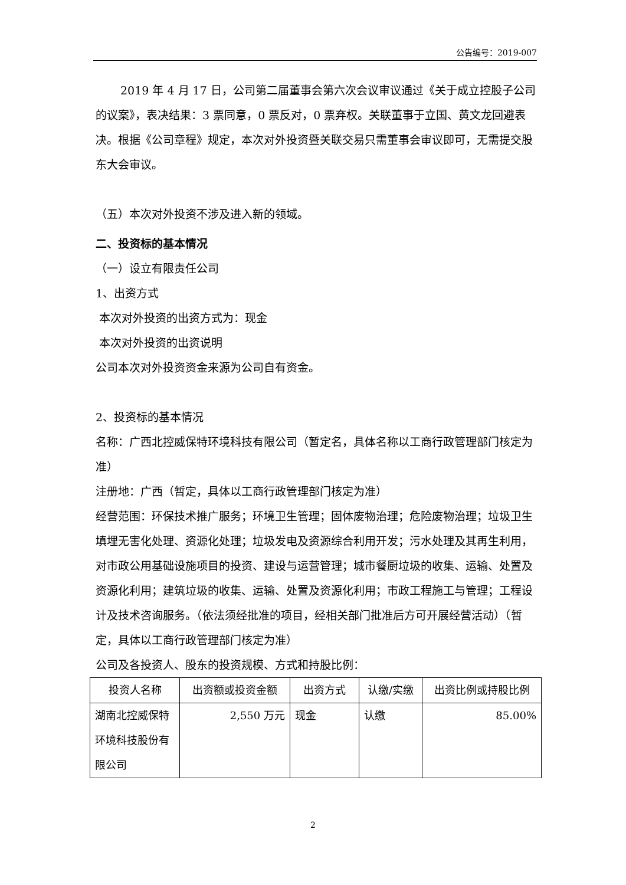公告编号：2019-007
2019 年 4 月 17 日，公司第二届董事会第六次会议审议通过《关于成立控股子公司的议案》，表决结果：3 票同意，0 票反对，0 票弃权。关联董事于立国、黄文龙回避表决。根据《公司章程》规定，本次对外投资暨关联交易只需董事会审议即可，无需提交股东大会审议。
（五）本次对外投资不涉及进入新的领域。
二、投资标的基本情况
（一）设立有限责任公司
1、出资方式
本次对外投资的出资方式为：现金
本次对外投资的出资说明
公司本次对外投资资金来源为公司自有资金。
2、投资标的基本情况
名称：广西北控威保特环境科技有限公司（暂定名，具体名称以工商行政管理部门核定为准）
注册地：广西（暂定，具体以工商行政管理部门核定为准）
经营范围：环保技术推广服务；环境卫生管理；固体废物治理；危险废物治理；垃圾卫生填埋无害化处理、资源化处理；垃圾发电及资源综合利用开发；污水处理及其再生利用，对市政公用基础设施项目的投资、建设与运营管理；城市餐厨垃圾的收集、运输、处置及资源化利用；建筑垃圾的收集、运输、处置及资源化利用；市政工程施工与管理；工程设计及技术咨询服务。（依法须经批准的项目，经相关部门批准后方可开展经营活动）（暂定，具体以工商行政管理部门核定为准）
公司及各投资人、股东的投资规模、方式和持股比例：
| 投资人名称 | 出资额或投资金额 | 出资方式 | 认缴/实缴 | 出资比例或持股比例 |
| --- | --- | --- | --- | --- |
| 湖南北控威保特环境科技股份有限公司 | 2,550 万元 | 现金 | 认缴 | 85.00% |
2